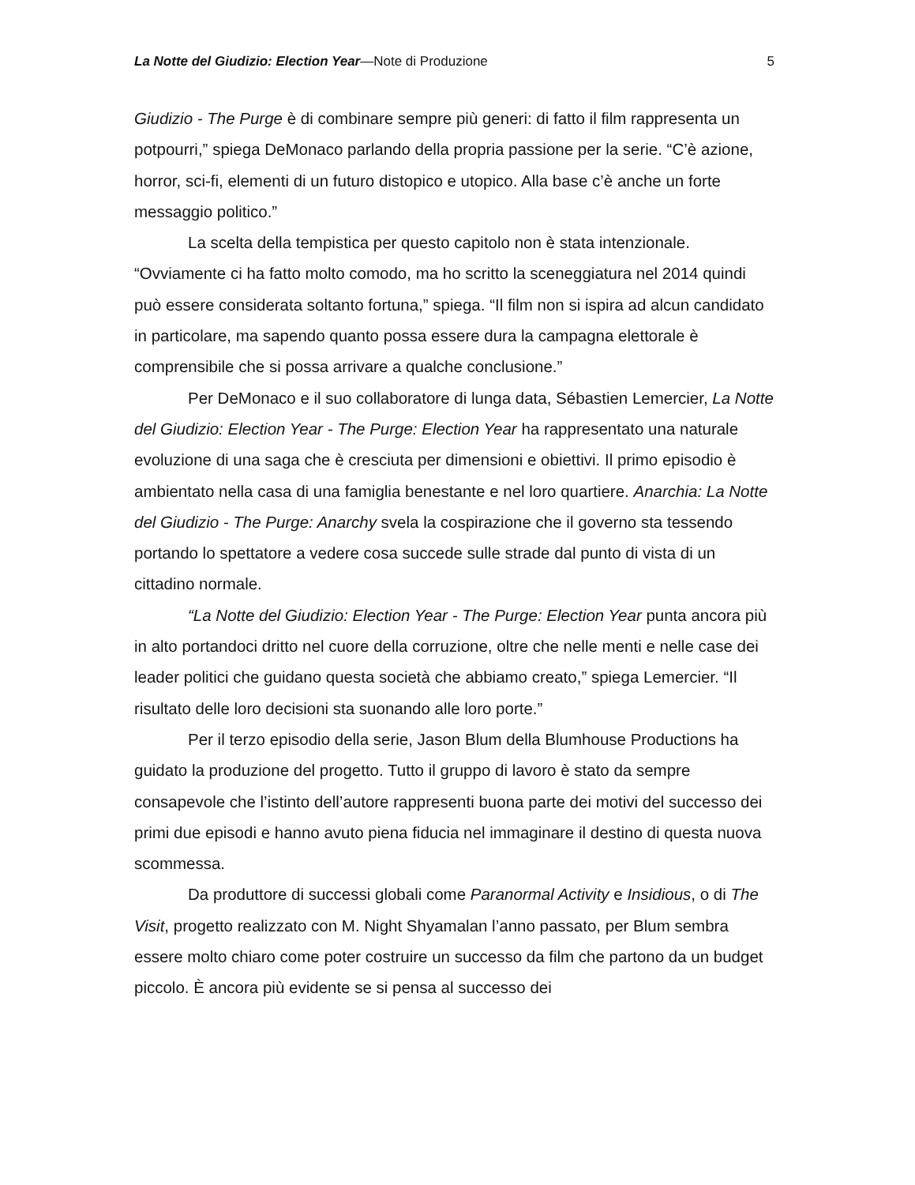La Notte del Giudizio: Election Year—Note di Produzione 5
Giudizio - The Purge è di combinare sempre più generi: di fatto il film rappresenta un potpourri,” spiega DeMonaco parlando della propria passione per la serie. “C’è azione, horror, sci-fi, elementi di un futuro distopico e utopico. Alla base c’è anche un forte messaggio politico.”
La scelta della tempistica per questo capitolo non è stata intenzionale. “Ovviamente ci ha fatto molto comodo, ma ho scritto la sceneggiatura nel 2014 quindi può essere considerata soltanto fortuna,” spiega. “Il film non si ispira ad alcun candidato in particolare, ma sapendo quanto possa essere dura la campagna elettorale è comprensibile che si possa arrivare a qualche conclusione.”
Per DeMonaco e il suo collaboratore di lunga data, Sébastien Lemercier, La Notte del Giudizio: Election Year - The Purge: Election Year ha rappresentato una naturale evoluzione di una saga che è cresciuta per dimensioni e obiettivi. Il primo episodio è ambientato nella casa di una famiglia benestante e nel loro quartiere. Anarchia: La Notte del Giudizio - The Purge: Anarchy svela la cospirazione che il governo sta tessendo portando lo spettatore a vedere cosa succede sulle strade dal punto di vista di un cittadino normale.
“La Notte del Giudizio: Election Year - The Purge: Election Year punta ancora più in alto portandoci dritto nel cuore della corruzione, oltre che nelle menti e nelle case dei leader politici che guidano questa società che abbiamo creato,” spiega Lemercier. “Il risultato delle loro decisioni sta suonando alle loro porte.”
Per il terzo episodio della serie, Jason Blum della Blumhouse Productions ha guidato la produzione del progetto. Tutto il gruppo di lavoro è stato da sempre consapevole che l’istinto dell’autore rappresenti buona parte dei motivi del successo dei primi due episodi e hanno avuto piena fiducia nel immaginare il destino di questa nuova scommessa.
Da produttore di successi globali come Paranormal Activity e Insidious, o di The Visit, progetto realizzato con M. Night Shyamalan l’anno passato, per Blum sembra essere molto chiaro come poter costruire un successo da film che partono da un budget piccolo. È ancora più evidente se si pensa al successo dei